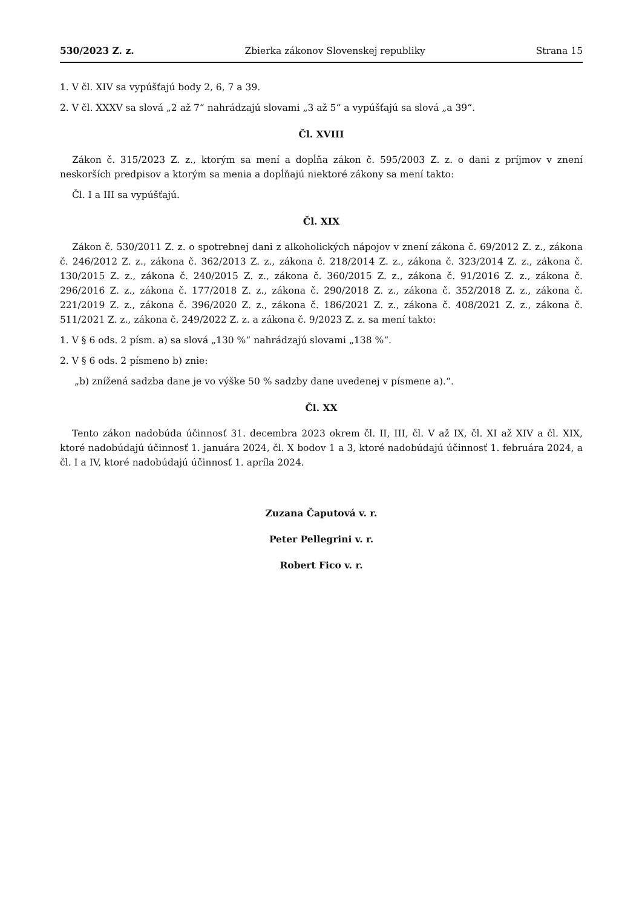530/2023 Z. z. Zbierka zákonov Slovenskej republiky Strana 15
1. V čl. XIV sa vypúšťajú body 2, 6, 7 a 39.
2. V čl. XXXV sa slová „2 až 7“ nahrádzajú slovami „3 až 5“ a vypúšťajú sa slová „a 39“.
Čl. XVIII
Zákon č. 315/2023 Z. z., ktorým sa mení a dopĺňa zákon č. 595/2003 Z. z. o dani z príjmov v znení neskorších predpisov a ktorým sa menia a dopĺňajú niektoré zákony sa mení takto:
Čl. I a III sa vypúšťajú.
Čl. XIX
Zákon č. 530/2011 Z. z. o spotrebnej dani z alkoholických nápojov v znení zákona č. 69/2012 Z. z., zákona č. 246/2012 Z. z., zákona č. 362/2013 Z. z., zákona č. 218/2014 Z. z., zákona č. 323/2014 Z. z., zákona č. 130/2015 Z. z., zákona č. 240/2015 Z. z., zákona č. 360/2015 Z. z., zákona č. 91/2016 Z. z., zákona č. 296/2016 Z. z., zákona č. 177/2018 Z. z., zákona č. 290/2018 Z. z., zákona č. 352/2018 Z. z., zákona č. 221/2019 Z. z., zákona č. 396/2020 Z. z., zákona č. 186/2021 Z. z., zákona č. 408/2021 Z. z., zákona č. 511/2021 Z. z., zákona č. 249/2022 Z. z. a zákona č. 9/2023 Z. z. sa mení takto:
1. V § 6 ods. 2 písm. a) sa slová „130 %“ nahrádzajú slovami „138 %“.
2. V § 6 ods. 2 písmeno b) znie:
„b) znížená sadzba dane je vo výške 50 % sadzby dane uvedenej v písmene a).“.
Čl. XX
Tento zákon nadobúda účinnosť 31. decembra 2023 okrem čl. II, III, čl. V až IX, čl. XI až XIV a čl. XIX, ktoré nadobúdajú účinnosť 1. januára 2024, čl. X bodov 1 a 3, ktoré nadobúdajú účinnosť 1. februára 2024, a čl. I a IV, ktoré nadobúdajú účinnosť 1. apríla 2024.
Zuzana Čaputová v. r.
Peter Pellegrini v. r.
Robert Fico v. r.